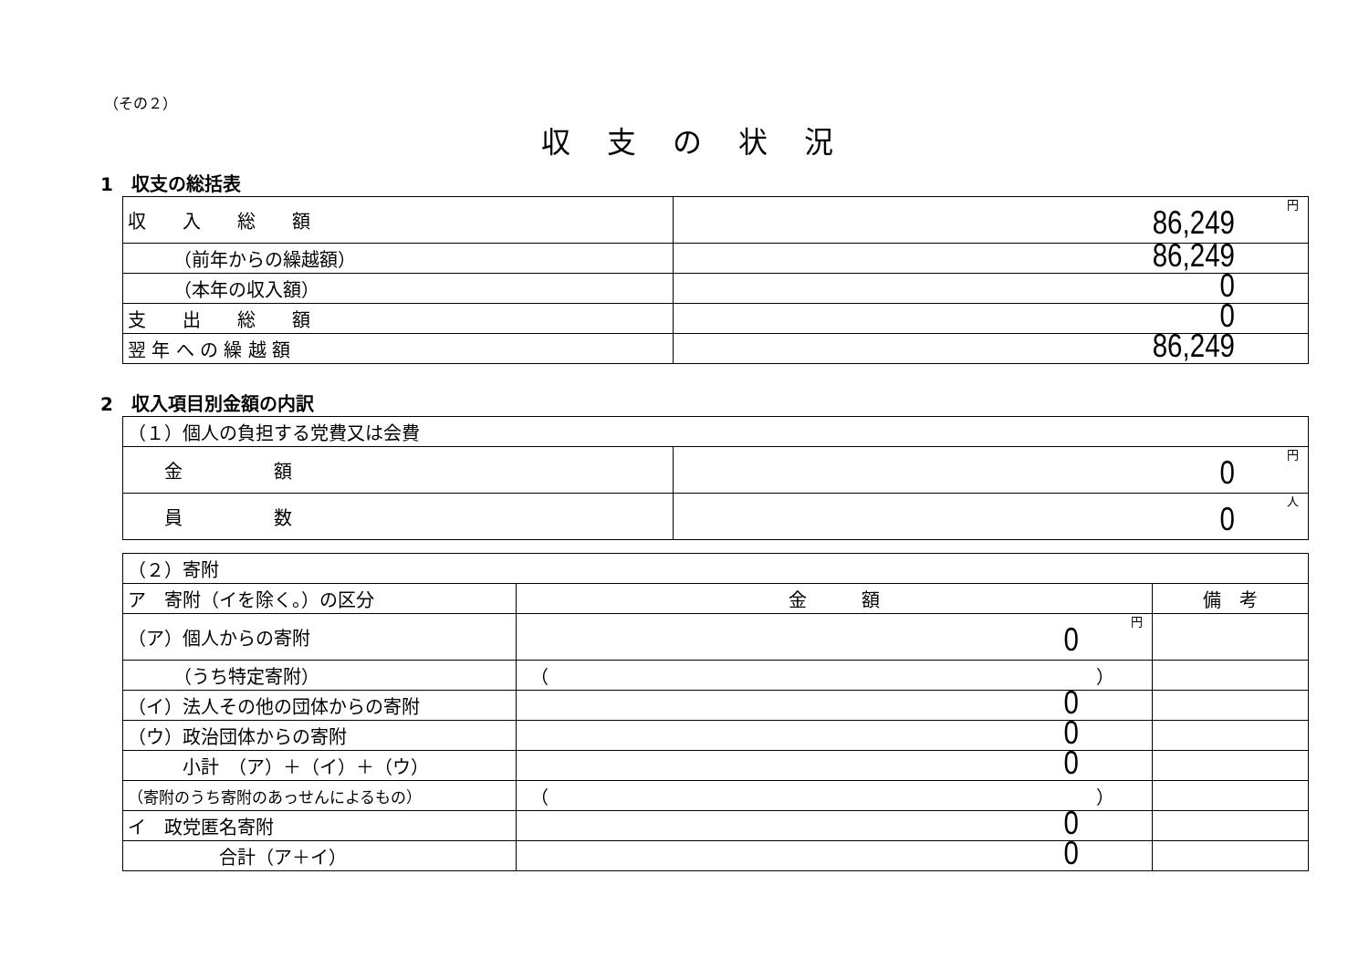（その２）
収支の状況
1　収支の総括表
| 収 入 総 額 | 円 86,249 |
| （前年からの繰越額） | 86,249 |
| （本年の収入額） | 0 |
| 支 出 総 額 | 0 |
| 翌 年 へ の 繰 越 額 | 86,249 |
2　収入項目別金額の内訳
| （１）個人の負担する党費又は会費 | |
| 金 額 | 円 0 |
| 員 数 | 人 0 |
| （２）寄附 | | |
| ア 寄附（イを除く。）の区分 | 金 額 | 備 考 |
| （ア）個人からの寄附 | 円 0 | |
| （うち特定寄附） | （ ） | |
| （イ）法人その他の団体からの寄附 | 0 | |
| （ウ）政治団体からの寄附 | 0 | |
| 小計 （ア）＋（イ）＋（ウ） | 0 | |
| （寄附のうち寄附のあっせんによるもの） | （ ） | |
| イ 政党匿名寄附 | 0 | |
| 合計（ア＋イ） | 0 | |